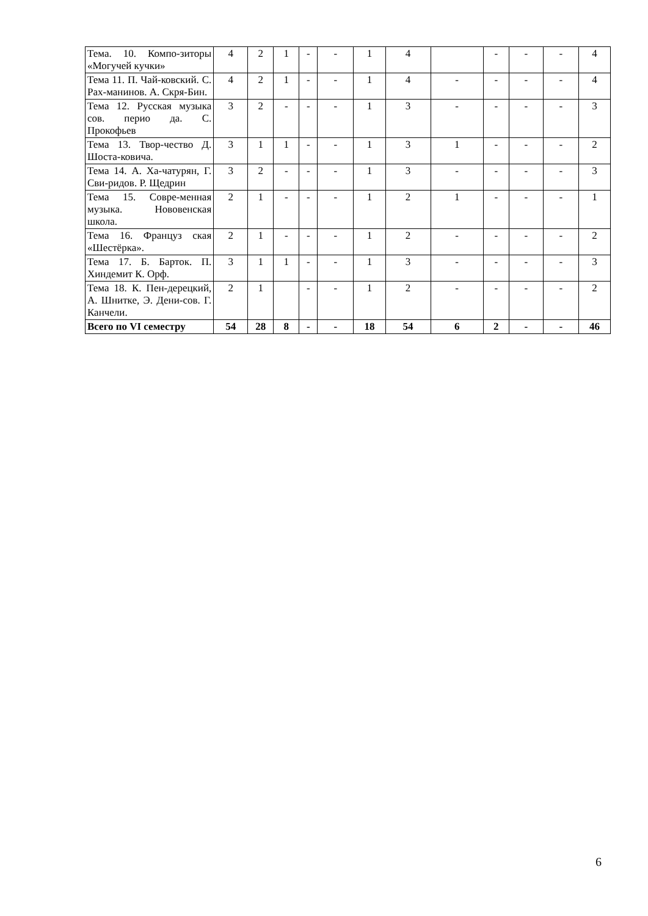| Тема. 10. Компо-зиторы «Могучей кучки» | 4 | 2 | 1 | - | - | 1 | 4 | | - | - | - | 4 |
| Тема 11. П. Чай-ковский. С. Рах-манинов. А. Скря-Бин. | 4 | 2 | 1 | - | - | 1 | 4 | - | - | - | - | 4 |
| Тема 12. Русская музыка сов. перио да. С. Прокофьев | 3 | 2 | - | - | - | 1 | 3 | - | - | - | - | 3 |
| Тема 13. Твор-чество Д. Шоста-ковича. | 3 | 1 | 1 | - | - | 1 | 3 | 1 | - | - | - | 2 |
| Тема 14. А. Ха-чатурян, Г. Сви-ридов. Р. Щедрин | 3 | 2 | - | - | - | 1 | 3 | - | - | - | - | 3 |
| Тема 15. Совре-менная музыка. Нововенская школа. | 2 | 1 | - | - | - | 1 | 2 | 1 | - | - | - | 1 |
| Тема 16. Француз ская «Шестёрка». | 2 | 1 | - | - | - | 1 | 2 | - | - | - | - | 2 |
| Тема 17. Б. Барток. П. Хиндемит К. Орф. | 3 | 1 | 1 | - | - | 1 | 3 | - | - | - | - | 3 |
| Тема 18. К. Пен-дерецкий, А. Шнитке, Э. Дени-сов. Г. Канчели. | 2 | 1 | | - | - | 1 | 2 | - | - | - | - | 2 |
| Всего по VI семестру | 54 | 28 | 8 | - | - | 18 | 54 | 6 | 2 | - | - | 46 |
6